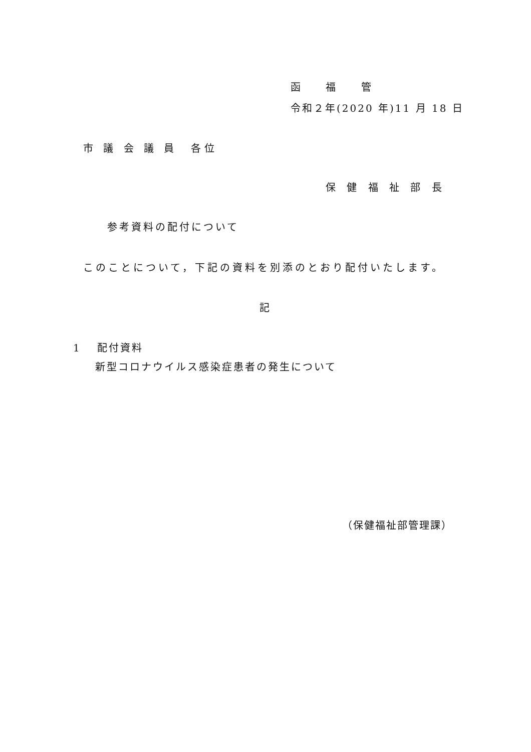函 福 管
令和２年(2020 年)11 月 18 日
市 議 会 議 員　各位
保 健 福 祉 部 長
参考資料の配付について
このことについて，下記の資料を別添のとおり配付いたします。
記
1　 配付資料
新型コロナウイルス感染症患者の発生について
（保健福祉部管理課）